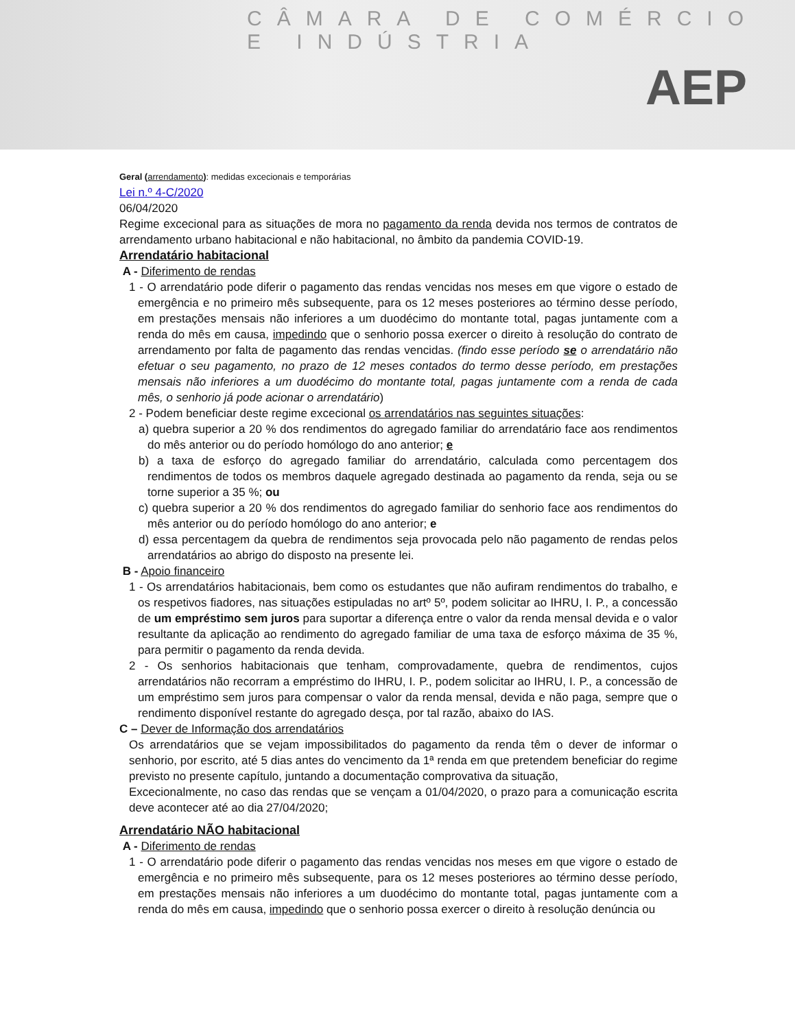CÂMARA DE COMÉRCIO E INDÚSTRIA
AEP
Geral (arrendamento): medidas excecionais e temporárias
Lei n.º 4-C/2020
06/04/2020
Regime excecional para as situações de mora no pagamento da renda devida nos termos de contratos de arrendamento urbano habitacional e não habitacional, no âmbito da pandemia COVID-19.
Arrendatário habitacional
A - Diferimento de rendas
1 - O arrendatário pode diferir o pagamento das rendas vencidas nos meses em que vigore o estado de emergência e no primeiro mês subsequente, para os 12 meses posteriores ao término desse período, em prestações mensais não inferiores a um duodécimo do montante total, pagas juntamente com a renda do mês em causa, impedindo que o senhorio possa exercer o direito à resolução do contrato de arrendamento por falta de pagamento das rendas vencidas. (findo esse período se o arrendatário não efetuar o seu pagamento, no prazo de 12 meses contados do termo desse período, em prestações mensais não inferiores a um duodécimo do montante total, pagas juntamente com a renda de cada mês, o senhorio já pode acionar o arrendatário)
2 - Podem beneficiar deste regime excecional os arrendatários nas seguintes situações:
a) quebra superior a 20 % dos rendimentos do agregado familiar do arrendatário face aos rendimentos do mês anterior ou do período homólogo do ano anterior; e
b) a taxa de esforço do agregado familiar do arrendatário, calculada como percentagem dos rendimentos de todos os membros daquele agregado destinada ao pagamento da renda, seja ou se torne superior a 35 %; ou
c) quebra superior a 20 % dos rendimentos do agregado familiar do senhorio face aos rendimentos do mês anterior ou do período homólogo do ano anterior; e
d) essa percentagem da quebra de rendimentos seja provocada pelo não pagamento de rendas pelos arrendatários ao abrigo do disposto na presente lei.
B - Apoio financeiro
1 - Os arrendatários habitacionais, bem como os estudantes que não aufiram rendimentos do trabalho, e os respetivos fiadores, nas situações estipuladas no artº 5º, podem solicitar ao IHRU, I. P., a concessão de um empréstimo sem juros para suportar a diferença entre o valor da renda mensal devida e o valor resultante da aplicação ao rendimento do agregado familiar de uma taxa de esforço máxima de 35 %, para permitir o pagamento da renda devida.
2 - Os senhorios habitacionais que tenham, comprovadamente, quebra de rendimentos, cujos arrendatários não recorram a empréstimo do IHRU, I. P., podem solicitar ao IHRU, I. P., a concessão de um empréstimo sem juros para compensar o valor da renda mensal, devida e não paga, sempre que o rendimento disponível restante do agregado desça, por tal razão, abaixo do IAS.
C – Dever de Informação dos arrendatários
Os arrendatários que se vejam impossibilitados do pagamento da renda têm o dever de informar o senhorio, por escrito, até 5 dias antes do vencimento da 1ª renda em que pretendem beneficiar do regime previsto no presente capítulo, juntando a documentação comprovativa da situação,
Excecionalmente, no caso das rendas que se vençam a 01/04/2020, o prazo para a comunicação escrita deve acontecer até ao dia 27/04/2020;
Arrendatário NÃO habitacional
A - Diferimento de rendas
1 - O arrendatário pode diferir o pagamento das rendas vencidas nos meses em que vigore o estado de emergência e no primeiro mês subsequente, para os 12 meses posteriores ao término desse período, em prestações mensais não inferiores a um duodécimo do montante total, pagas juntamente com a renda do mês em causa, impedindo que o senhorio possa exercer o direito à resolução denúncia ou